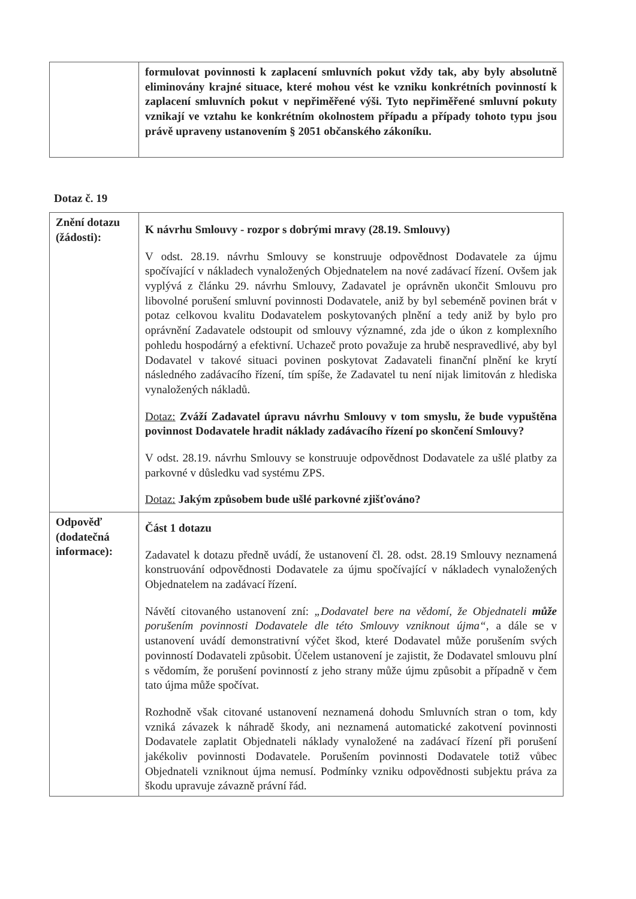| | formulovat povinnosti k zaplacení smluvních pokut vždy tak, aby byly absolutně eliminovány krajné situace, které mohou vést ke vzniku konkrétních povinností k zaplacení smluvních pokut v nepřiměřené výši. Tyto nepřiměřené smluvní pokuty vznikají ve vztahu ke konkrétním okolnostem případu a případy tohoto typu jsou právě upraveny ustanovením § 2051 občanského zákoníku. |
Dotaz č. 19
| Znění dotazu (žádosti): | K návrhu Smlouvy - rozpor s dobrými mravy (28.19. Smlouvy) V odst. 28.19. návrhu Smlouvy se konstruuje odpovědnost Dodavatele za újmu spočívající v nákladech vynaložených Objednatelem na nové zadávací řízení. Ovšem jak vyplývá z článku 29. návrhu Smlouvy, Zadavatel je oprávněn ukončit Smlouvu pro libovolné porušení smluvní povinnosti Dodavatele, aniž by byl sebeméně povinen brát v potaz celkovou kvalitu Dodavatelem poskytovaných plnění a tedy aniž by bylo pro oprávnění Zadavatele odstoupit od smlouvy významné, zda jde o úkon z komplexního pohledu hospodárný a efektivní. Uchazeč proto považuje za hrubě nespravedlivé, aby byl Dodavatel v takové situaci povinen poskytovat Zadavateli finanční plnění ke krytí následného zadávacího řízení, tím spíše, že Zadavatel tu není nijak limitován z hlediska vynaložených nákladů. Dotaz: Zváží Zadavatel úpravu návrhu Smlouvy v tom smyslu, že bude vypuštěna povinnost Dodavatele hradit náklady zadávacího řízení po skončení Smlouvy? V odst. 28.19. návrhu Smlouvy se konstruuje odpovědnost Dodavatele za ušlé platby za parkovné v důsledku vad systému ZPS. Dotaz: Jakým způsobem bude ušlé parkovné zjišťováno? |
| Odpověď (dodatečná informace): | Část 1 dotazu Zadavatel k dotazu předně uvádí, že ustanovení čl. 28. odst. 28.19 Smlouvy neznamená konstruování odpovědnosti Dodavatele za újmu spočívající v nákladech vynaložených Objednatelem na zadávací řízení. Návětí citovaného ustanovení zní: „Dodavatel bere na vědomí, že Objednateli může porušením povinnosti Dodavatele dle této Smlouvy vzniknout újma“ , a dále se v ustanovení uvádí demonstrativní výčet škod, které Dodavatel může porušením svých povinností Dodavateli způsobit. Účelem ustanovení je zajistit, že Dodavatel smlouvu plní s vědomím, že porušení povinností z jeho strany může újmu způsobit a případně v čem tato újma může spočívat. Rozhodně však citované ustanovení neznamená dohodu Smluvních stran o tom, kdy vzniká závazek k náhradě škody, ani neznamená automatické zakotvení povinnosti Dodavatele zaplatit Objednateli náklady vynaložené na zadávací řízení při porušení jakékoliv povinnosti Dodavatele. Porušením povinnosti Dodavatele totiž vůbec Objednateli vzniknout újma nemusí. Podmínky vzniku odpovědnosti subjektu práva za škodu upravuje závazně právní řád. |